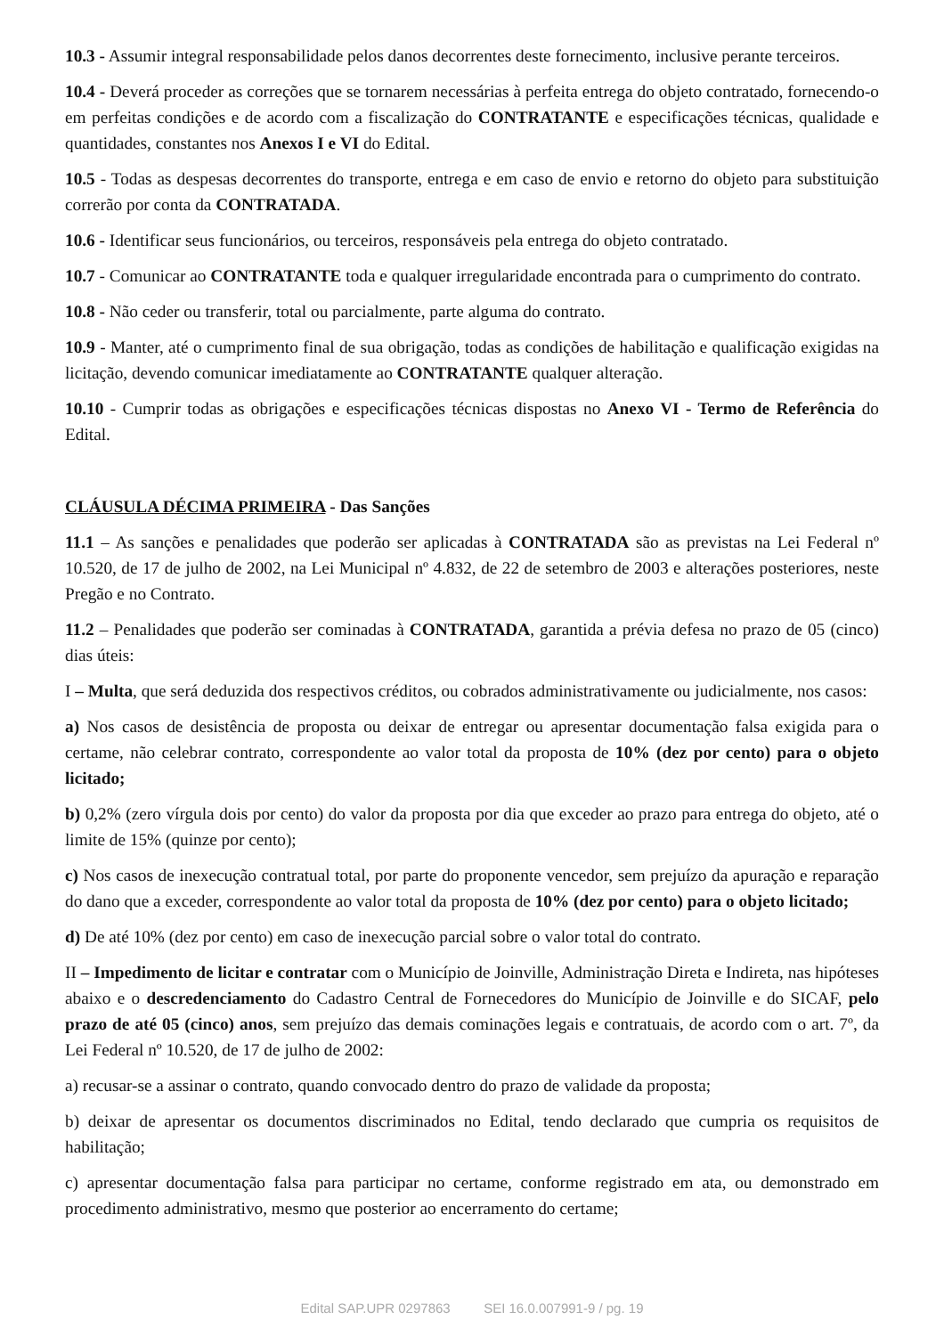10.3 - Assumir integral responsabilidade pelos danos decorrentes deste fornecimento, inclusive perante terceiros.
10.4 - Deverá proceder as correções que se tornarem necessárias à perfeita entrega do objeto contratado, fornecendo-o em perfeitas condições e de acordo com a fiscalização do CONTRATANTE e especificações técnicas, qualidade e quantidades, constantes nos Anexos I e VI do Edital.
10.5 - Todas as despesas decorrentes do transporte, entrega e em caso de envio e retorno do objeto para substituição correrão por conta da CONTRATADA.
10.6 - Identificar seus funcionários, ou terceiros, responsáveis pela entrega do objeto contratado.
10.7 - Comunicar ao CONTRATANTE toda e qualquer irregularidade encontrada para o cumprimento do contrato.
10.8 - Não ceder ou transferir, total ou parcialmente, parte alguma do contrato.
10.9 - Manter, até o cumprimento final de sua obrigação, todas as condições de habilitação e qualificação exigidas na licitação, devendo comunicar imediatamente ao CONTRATANTE qualquer alteração.
10.10 - Cumprir todas as obrigações e especificações técnicas dispostas no Anexo VI - Termo de Referência do Edital.
CLÁUSULA DÉCIMA PRIMEIRA - Das Sanções
11.1 – As sanções e penalidades que poderão ser aplicadas à CONTRATADA são as previstas na Lei Federal nº 10.520, de 17 de julho de 2002, na Lei Municipal nº 4.832, de 22 de setembro de 2003 e alterações posteriores, neste Pregão e no Contrato.
11.2 – Penalidades que poderão ser cominadas à CONTRATADA, garantida a prévia defesa no prazo de 05 (cinco) dias úteis:
I – Multa, que será deduzida dos respectivos créditos, ou cobrados administrativamente ou judicialmente, nos casos:
a) Nos casos de desistência de proposta ou deixar de entregar ou apresentar documentação falsa exigida para o certame, não celebrar contrato, correspondente ao valor total da proposta de 10% (dez por cento) para o objeto licitado;
b) 0,2% (zero vírgula dois por cento) do valor da proposta por dia que exceder ao prazo para entrega do objeto, até o limite de 15% (quinze por cento);
c) Nos casos de inexecução contratual total, por parte do proponente vencedor, sem prejuízo da apuração e reparação do dano que a exceder, correspondente ao valor total da proposta de 10% (dez por cento) para o objeto licitado;
d) De até 10% (dez por cento) em caso de inexecução parcial sobre o valor total do contrato.
II – Impedimento de licitar e contratar com o Município de Joinville, Administração Direta e Indireta, nas hipóteses abaixo e o descredenciamento do Cadastro Central de Fornecedores do Município de Joinville e do SICAF, pelo prazo de até 05 (cinco) anos, sem prejuízo das demais cominações legais e contratuais, de acordo com o art. 7º, da Lei Federal nº 10.520, de 17 de julho de 2002:
a) recusar-se a assinar o contrato, quando convocado dentro do prazo de validade da proposta;
b) deixar de apresentar os documentos discriminados no Edital, tendo declarado que cumpria os requisitos de habilitação;
c) apresentar documentação falsa para participar no certame, conforme registrado em ata, ou demonstrado em procedimento administrativo, mesmo que posterior ao encerramento do certame;
Edital SAP.UPR 0297863 SEI 16.0.007991-9 / pg. 19